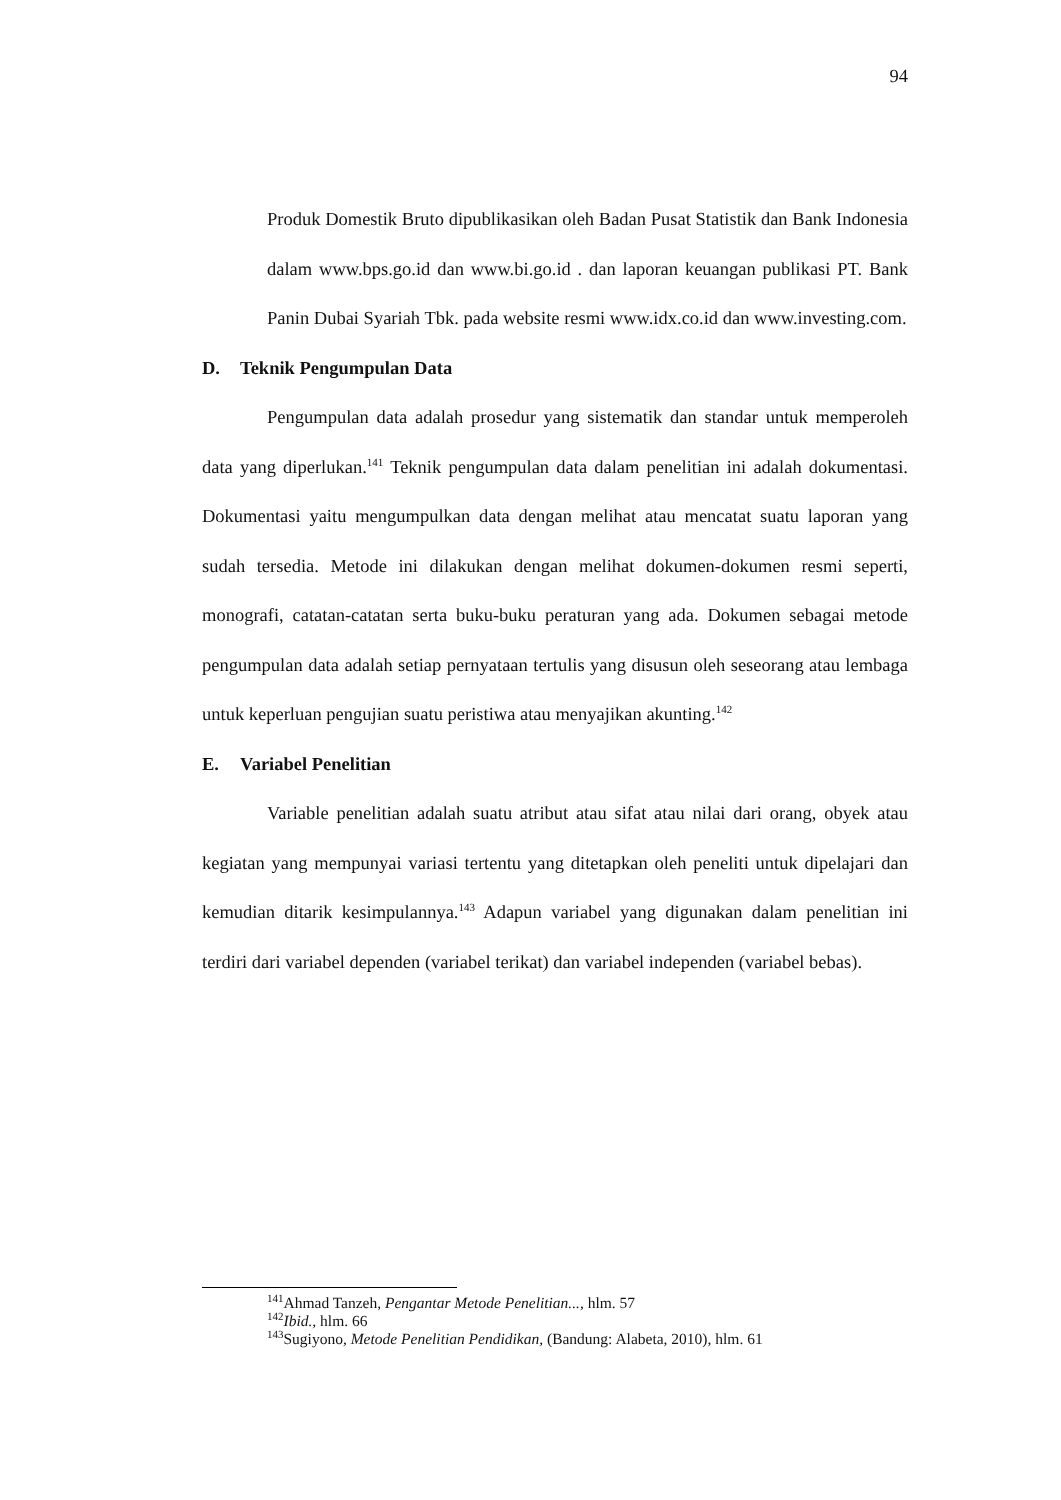94
Produk Domestik Bruto dipublikasikan oleh Badan Pusat Statistik dan Bank Indonesia dalam www.bps.go.id dan www.bi.go.id . dan laporan keuangan publikasi PT. Bank Panin Dubai Syariah Tbk. pada website resmi www.idx.co.id dan www.investing.com.
D. Teknik Pengumpulan Data
Pengumpulan data adalah prosedur yang sistematik dan standar untuk memperoleh data yang diperlukan.<sup>141</sup> Teknik pengumpulan data dalam penelitian ini adalah dokumentasi. Dokumentasi yaitu mengumpulkan data dengan melihat atau mencatat suatu laporan yang sudah tersedia. Metode ini dilakukan dengan melihat dokumen-dokumen resmi seperti, monografi, catatan-catatan serta buku-buku peraturan yang ada. Dokumen sebagai metode pengumpulan data adalah setiap pernyataan tertulis yang disusun oleh seseorang atau lembaga untuk keperluan pengujian suatu peristiwa atau menyajikan akunting.<sup>142</sup>
E. Variabel Penelitian
Variable penelitian adalah suatu atribut atau sifat atau nilai dari orang, obyek atau kegiatan yang mempunyai variasi tertentu yang ditetapkan oleh peneliti untuk dipelajari dan kemudian ditarik kesimpulannya.<sup>143</sup> Adapun variabel yang digunakan dalam penelitian ini terdiri dari variabel dependen (variabel terikat) dan variabel independen (variabel bebas).
<sup>141</sup> Ahmad Tanzeh, Pengantar Metode Penelitian..., hlm. 57
<sup>142</sup> Ibid., hlm. 66
<sup>143</sup> Sugiyono, Metode Penelitian Pendidikan, (Bandung: Alabeta, 2010), hlm. 61